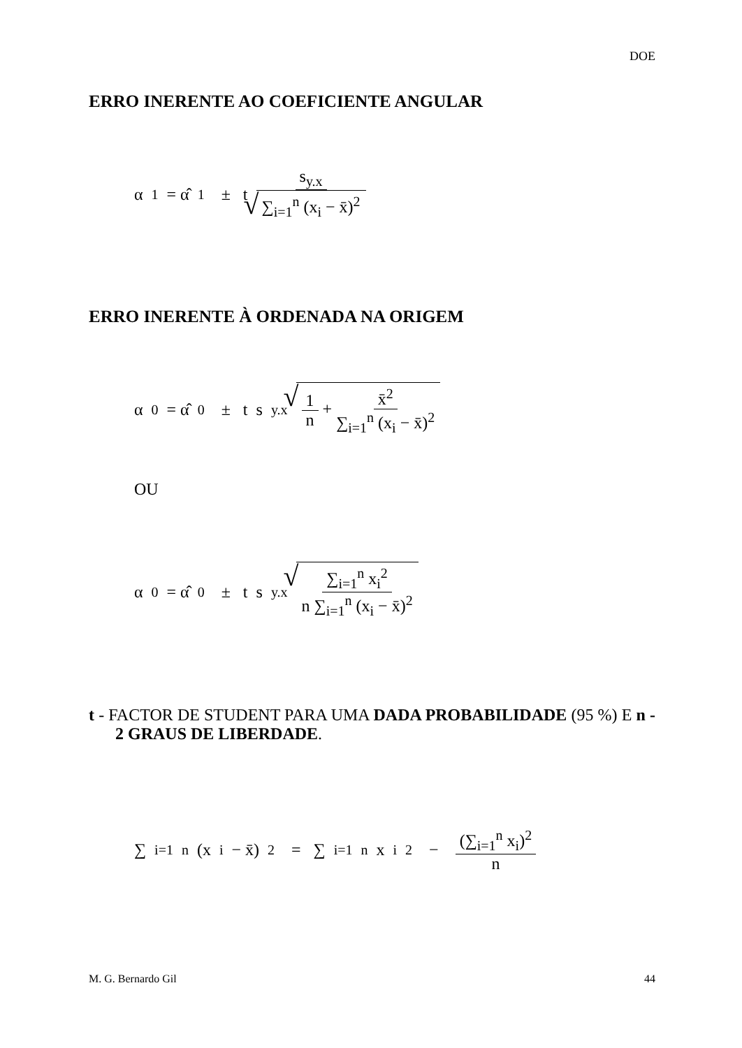DOE
ERRO INERENTE AO COEFICIENTE ANGULAR
α<sub>1</sub> = α̂<sub>1</sub> ± t s<sub>y.x</sub> ∑<sub>i=1</sub><sup>n</sup> (x<sub>i</sub> − x̄)<sup>2</sup>
ERRO INERENTE À ORDENADA NA ORIGEM
α<sub>0</sub> = α̂<sub>0</sub> ± t s<sub>y.x</sub> 1 n + x̄<sup>2</sup> ∑<sub>i=1</sub><sup>n</sup> (x<sub>i</sub> − x̄)<sup>2</sup>
OU
α<sub>0</sub> = α̂<sub>0</sub> ± t s<sub>y.x</sub> ∑<sub>i=1</sub><sup>n</sup> x<sub>i</sub><sup>2</sup> n ∑<sub>i=1</sub><sup>n</sup> (x<sub>i</sub> − x̄)<sup>2</sup>
t - FACTOR DE STUDENT PARA UMA DADA PROBABILIDADE (95 %) E n - 2 GRAUS DE LIBERDADE.
∑<sub>i=1</sub><sup>n</sup> (x<sub>i</sub> − x̄)<sup>2</sup> = ∑<sub>i=1</sub><sup>n</sup> x<sub>i</sub><sup>2</sup> − (∑<sub>i=1</sub><sup>n</sup> x<sub>i</sub>)<sup>2</sup> n
M. G. Bernardo Gil 44